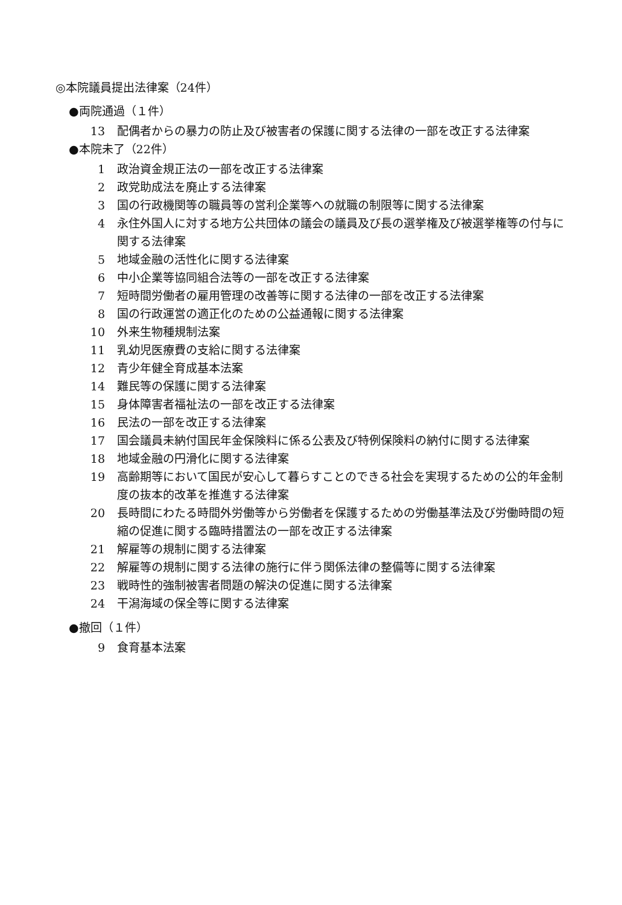◎本院議員提出法律案（24件）
●両院通過（１件）
13 配偶者からの暴力の防止及び被害者の保護に関する法律の一部を改正する法律案
●本院未了（22件）
1 政治資金規正法の一部を改正する法律案
2 政党助成法を廃止する法律案
3 国の行政機関等の職員等の営利企業等への就職の制限等に関する法律案
4 永住外国人に対する地方公共団体の議会の議員及び長の選挙権及び被選挙権等の付与に関する法律案
5 地域金融の活性化に関する法律案
6 中小企業等協同組合法等の一部を改正する法律案
7 短時間労働者の雇用管理の改善等に関する法律の一部を改正する法律案
8 国の行政運営の適正化のための公益通報に関する法律案
10 外来生物種規制法案
11 乳幼児医療費の支給に関する法律案
12 青少年健全育成基本法案
14 難民等の保護に関する法律案
15 身体障害者福祉法の一部を改正する法律案
16 民法の一部を改正する法律案
17 国会議員未納付国民年金保険料に係る公表及び特例保険料の納付に関する法律案
18 地域金融の円滑化に関する法律案
19 高齢期等において国民が安心して暮らすことのできる社会を実現するための公的年金制度の抜本的改革を推進する法律案
20 長時間にわたる時間外労働等から労働者を保護するための労働基準法及び労働時間の短縮の促進に関する臨時措置法の一部を改正する法律案
21 解雇等の規制に関する法律案
22 解雇等の規制に関する法律の施行に伴う関係法律の整備等に関する法律案
23 戦時性的強制被害者問題の解決の促進に関する法律案
24 干潟海域の保全等に関する法律案
●撤回（１件）
9 食育基本法案